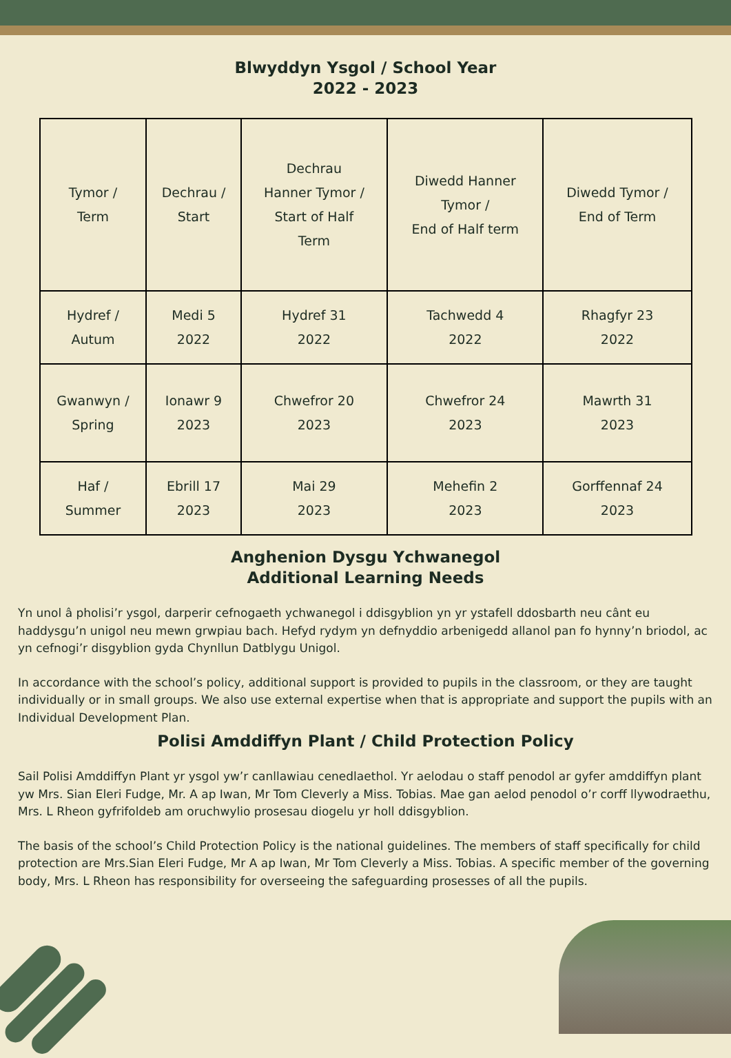Blwyddyn Ysgol / School Year
2022 - 2023
| Tymor / Term | Dechrau / Start | Dechrau Hanner Tymor / Start of Half Term | Diwedd Hanner Tymor / End of Half term | Diwedd Tymor / End of Term |
| Hydref / Autum | Medi 5 2022 | Hydref 31 2022 | Tachwedd 4 2022 | Rhagfyr 23 2022 |
| Gwanwyn / Spring | Ionawr 9 2023 | Chwefror 20 2023 | Chwefror 24 2023 | Mawrth 31 2023 |
| Haf / Summer | Ebrill 17 2023 | Mai 29 2023 | Mehefin 2 2023 | Gorffennaf 24 2023 |
Anghenion Dysgu Ychwanegol
Additional Learning Needs
Yn unol â pholisi’r ysgol, darperir cefnogaeth ychwanegol i ddisgyblion yn yr ystafell ddosbarth neu cânt eu haddysgu’n unigol neu mewn grwpiau bach. Hefyd rydym yn defnyddio arbenigedd allanol pan fo hynny’n briodol, ac yn cefnogi’r disgyblion gyda Chynllun Datblygu Unigol.
In accordance with the school’s policy, additional support is provided to pupils in the classroom, or they are taught individually or in small groups. We also use external expertise when that is appropriate and support the pupils with an Individual Development Plan.
Polisi Amddiffyn Plant / Child Protection Policy
Sail Polisi Amddiffyn Plant yr ysgol yw’r canllawiau cenedlaethol. Yr aelodau o staff penodol ar gyfer amddiffyn plant yw Mrs. Sian Eleri Fudge, Mr. A ap Iwan, Mr Tom Cleverly a Miss. Tobias. Mae gan aelod penodol o’r corff llywodraethu, Mrs. L Rheon gyfrifoldeb am oruchwylio prosesau diogelu yr holl ddisgyblion.
The basis of the school’s Child Protection Policy is the national guidelines. The members of staff specifically for child protection are Mrs.Sian Eleri Fudge, Mr A ap Iwan, Mr Tom Cleverly a Miss. Tobias. A specific member of the governing body, Mrs. L Rheon has responsibility for overseeing the safeguarding prosesses of all the pupils.